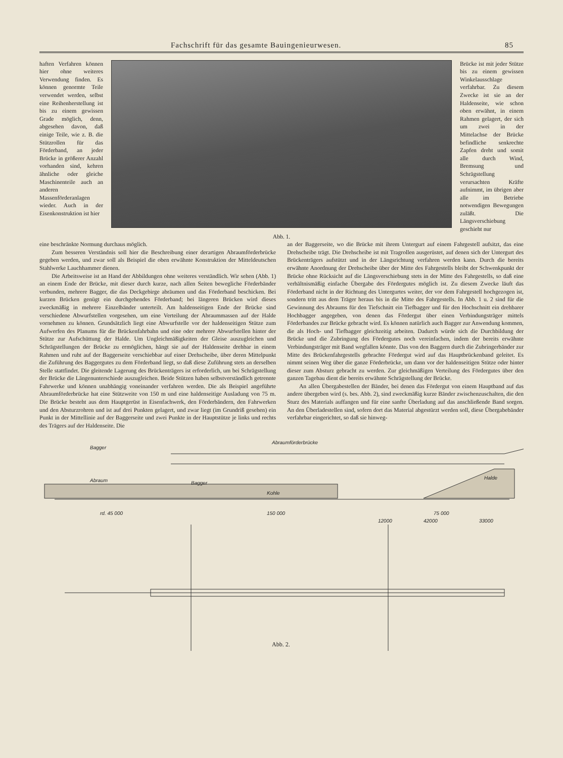Fachschrift für das gesamte Bauingenieurwesen. 85
haften Verfahren können hier ohne weiteres Verwendung finden. Es können genormte Teile verwendet werden, selbst eine Reihenherstellung ist bis zu einem gewissen Grade möglich, denn, abgesehen davon, daß einige Teile, wie z. B. die Stützrollen für das Förderband, an jeder Brücke in größerer Anzahl vorhanden sind, kehren ähnliche oder gleiche Maschinenteile auch an anderen Massenförderanlagen wieder. Auch in der Eisenkonstruktion ist hier
Abb. 1.
Brücke ist mit jeder Stütze bis zu einem gewissen Winkelausschlage verfahrbar. Zu diesem Zwecke ist sie an der Haldenseite, wie schon oben erwähnt, in einem Rahmen gelagert, der sich um zwei in der Mittelachse der Brücke befindliche senkrechte Zapfen dreht und somit alle durch Wind, Bremsung und Schrägstellung verursachten Kräfte aufnimmt, im übrigen aber alle im Betriebe notwendigen Bewegungen zuläßt. Die Längsverschiebung geschieht nur
eine beschränkte Normung durchaus möglich.
Zum besseren Verständnis soll hier die Beschreibung einer derartigen Abraumförderbrücke gegeben werden, und zwar soll als Beispiel die oben erwähnte Konstruktion der Mitteldeutschen Stahlwerke Lauchhammer dienen.
Die Arbeitsweise ist an Hand der Abbildungen ohne weiteres verständlich. Wir sehen (Abb. 1) an einem Ende der Brücke, mit dieser durch kurze, nach allen Seiten bewegliche Förderbänder verbunden, mehrere Bagger, die das Deckgebirge abräumen und das Förderband beschicken. Bei kurzen Brücken genügt ein durchgehendes Förderband; bei längeren Brücken wird dieses zweckmäßig in mehrere Einzelbänder unterteilt. Am haldenseitigen Ende der Brücke sind verschiedene Abwurfstellen vorgesehen, um eine Verteilung der Abraummassen auf der Halde vornehmen zu können. Grundsätzlich liegt eine Abwurfstelle vor der haldenseitigen Stütze zum Aufwerfen des Planums für die Brückenfahrbahn und eine oder mehrere Abwurfstellen hinter der Stütze zur Aufschüttung der Halde. Um Ungleichmäßigkeiten der Gleise auszugleichen und Schrägstellungen der Brücke zu ermöglichen, hängt sie auf der Haldenseite drehbar in einem Rahmen und ruht auf der Baggerseite verschiebbar auf einer Drehscheibe, über deren Mittelpunkt die Zuführung des Baggergutes zu dem Förderband liegt, so daß diese Zuführung stets an derselben Stelle stattfindet. Die gleitende Lagerung des Brückenträgers ist erforderlich, um bei Schrägstellung der Brücke die Längenunterschiede auszugleichen. Beide Stützen haben selbstverständlich getrennte Fahrwerke und können unabhängig voneinander verfahren werden. Die als Beispiel angeführte Abraumförderbrücke hat eine Stützweite von 150 m und eine haldenseitige Ausladung von 75 m. Die Brücke besteht aus dem Hauptgerüst in Eisenfachwerk, den Förderbändern, den Fahrwerken und den Absturzrohren und ist auf drei Punkten gelagert, und zwar liegt (im Grundriß gesehen) ein Punkt in der Mittellinie auf der Baggerseite und zwei Punkte in der Hauptstütze je links und rechts des Trägers auf der Haldenseite. Die
an der Baggerseite, wo die Brücke mit ihrem Untergurt auf einem Fahrgestell aufsitzt, das eine Drehscheibe trägt. Die Drehscheibe ist mit Tragrollen ausgerüstet, auf denen sich der Untergurt des Brückenträgers aufstützt und in der Längsrichtung verfahren werden kann. Durch die bereits erwähnte Anordnung der Drehscheibe über der Mitte des Fahrgestells bleibt der Schwenkpunkt der Brücke ohne Rücksicht auf die Längsverschiebung stets in der Mitte des Fahrgestells, so daß eine verhältnismäßig einfache Übergabe des Fördergutes möglich ist. Zu diesem Zwecke läuft das Förderband nicht in der Richtung des Untergurtes weiter, der vor dem Fahrgestell hochgezogen ist, sondern tritt aus dem Träger heraus bis in die Mitte des Fahrgestells. In Abb. 1 u. 2 sind für die Gewinnung des Abraums für den Tiefschnitt ein Tiefbagger und für den Hochschnitt ein drehbarer Hochbagger angegeben, von denen das Fördergut über einen Verbindungsträger mittels Förderbandes zur Brücke gebracht wird. Es können natürlich auch Bagger zur Anwendung kommen, die als Hoch- und Tiefbagger gleichzeitig arbeiten. Dadurch würde sich die Durchbildung der Brücke und die Zubringung des Fördergutes noch vereinfachen, indem der bereits erwähnte Verbindungsträger mit Band wegfallen könnte. Das von den Baggern durch die Zubringerbänder zur Mitte des Brückenfahrgestells gebrachte Fördergut wird auf das Hauptbrückenband geleitet. Es nimmt seinen Weg über die ganze Förderbrücke, um dann vor der haldenseitigen Stütze oder hinter dieser zum Absturz gebracht zu werden. Zur gleichmäßigen Verteilung des Fördergutes über den ganzen Tagebau dient die bereits erwähnte Schrägstellung der Brücke.
An allen Übergabestellen der Bänder, bei denen das Fördergut von einem Hauptband auf das andere übergeben wird (s. bes. Abb. 2), sind zweckmäßig kurze Bänder zwischenzuschalten, die den Sturz des Materials auffangen und für eine sanfte Überladung auf das anschließende Band sorgen. An den Überladestellen sind, sofern dort das Material abgestürzt werden soll, diese Übergabebänder verfahrbar eingerichtet, so daß sie hinweg-
Bagger
Abraumförderbrücke
Abraum Bagger
Kohle
Halde
rd. 45 000 150 000 75 000
12000 42000 33000
Abb. 2.